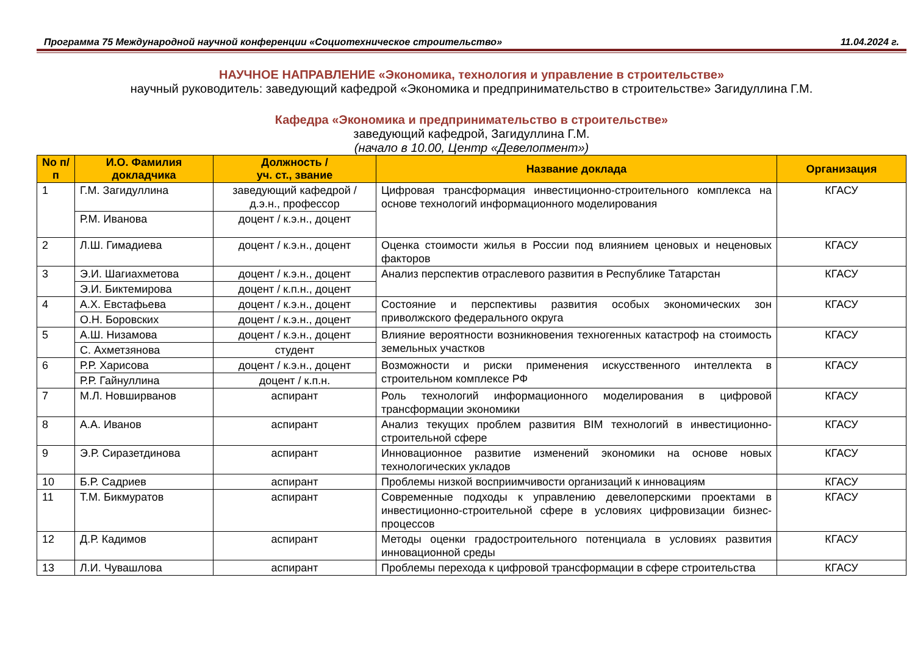Программа 75 Международной научной конференции «Социотехническое строительство» 11.04.2024 г.
НАУЧНОЕ НАПРАВЛЕНИЕ «Экономика, технология и управление в строительстве»
научный руководитель: заведующий кафедрой «Экономика и предпринимательство в строительстве» Загидуллина Г.М.
Кафедра «Экономика и предпринимательство в строительстве»
заведующий кафедрой, Загидуллина Г.М.
(начало в 10.00, Центр «Девелопмент»)
| No п/п | И.О. Фамилия докладчика | Должность / уч. ст., звание | Название доклада | Организация |
| --- | --- | --- | --- | --- |
| 1 | Г.М. Загидуллина | заведующий кафедрой / д.э.н., профессор | Цифровая трансформация инвестиционно-строительного комплекса на основе технологий информационного моделирования | КГАСУ |
| | Р.М. Иванова | доцент / к.э.н., доцент | | |
| 2 | Л.Ш. Гимадиева | доцент / к.э.н., доцент | Оценка стоимости жилья в России под влиянием ценовых и неценовых факторов | КГАСУ |
| 3 | Э.И. Шагиахметова | доцент / к.э.н., доцент | Анализ перспектив отраслевого развития в Республике Татарстан | КГАСУ |
| | Э.И. Биктемирова | доцент / к.п.н., доцент | | |
| 4 | А.Х. Евстафьева | доцент / к.э.н., доцент | Состояние и перспективы развития особых экономических зон приволжского федерального округа | КГАСУ |
| | О.Н. Боровских | доцент / к.э.н., доцент | | |
| 5 | А.Ш. Низамова | доцент / к.э.н., доцент | Влияние вероятности возникновения техногенных катастроф на стоимость земельных участков | КГАСУ |
| | С. Ахметзянова | студент | | |
| 6 | Р.Р. Харисова | доцент / к.э.н., доцент | Возможности и риски применения искусственного интеллекта в строительном комплексе РФ | КГАСУ |
| | Р.Р. Гайнуллина | доцент / к.п.н. | | |
| 7 | М.Л. Новширванов | аспирант | Роль технологий информационного моделирования в цифровой трансформации экономики | КГАСУ |
| 8 | А.А. Иванов | аспирант | Анализ текущих проблем развития BIM технологий в инвестиционно-строительной сфере | КГАСУ |
| 9 | Э.Р. Сиразетдинова | аспирант | Инновационное развитие изменений экономики на основе новых технологических укладов | КГАСУ |
| 10 | Б.Р. Садриев | аспирант | Проблемы низкой восприимчивости организаций к инновациям | КГАСУ |
| 11 | Т.М. Бикмуратов | аспирант | Современные подходы к управлению девелоперскими проектами в инвестиционно-строительной сфере в условиях цифровизации бизнес-процессов | КГАСУ |
| 12 | Д.Р. Кадимов | аспирант | Методы оценки градостроительного потенциала в условиях развития инновационной среды | КГАСУ |
| 13 | Л.И. Чувашлова | аспирант | Проблемы перехода к цифровой трансформации в сфере строительства | КГАСУ |